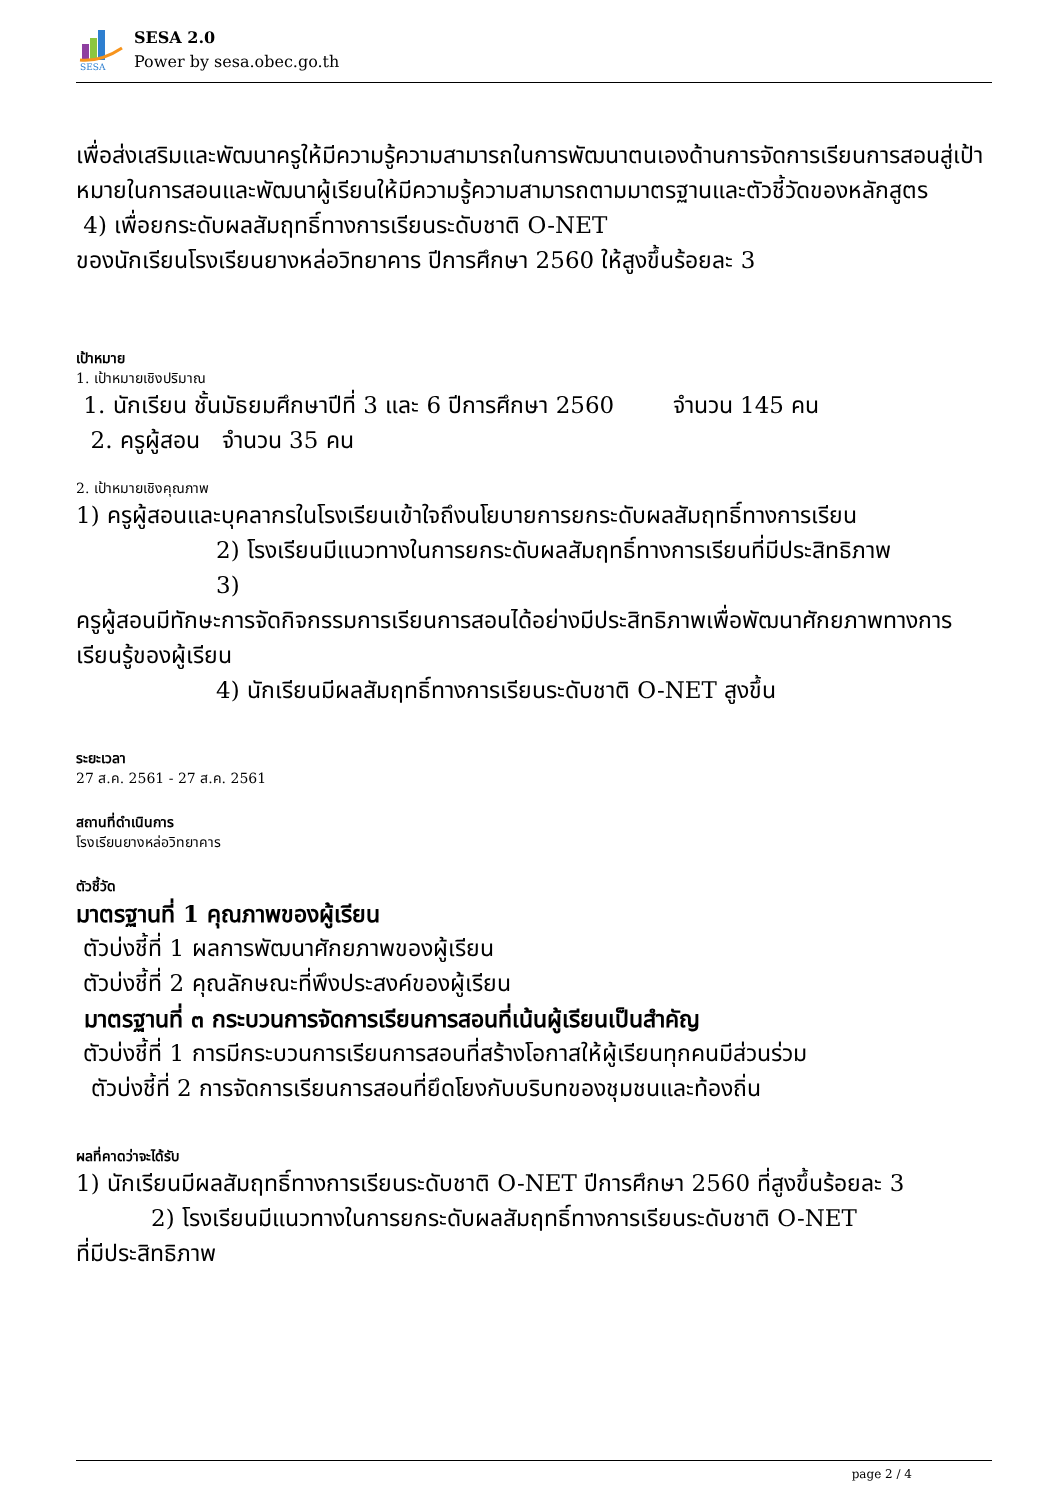SESA
SESA 2.0
Power by sesa.obec.go.th
เพื่อส่งเสริมและพัฒนาครูให้มีความรู้ความสามารถในการพัฒนาตนเองด้านการจัดการเรียนการสอนสู่เป้าหมายในการสอนและพัฒนาผู้เรียนให้มีความรู้ความสามารถตามมาตรฐานและตัวชี้วัดของหลักสูตร
4) เพื่อยกระดับผลสัมฤทธิ์ทางการเรียนระดับชาติ O-NET
ของนักเรียนโรงเรียนยางหล่อวิทยาคาร ปีการศึกษา 2560 ให้สูงขึ้นร้อยละ 3
เป้าหมาย
1. เป้าหมายเชิงปริมาณ
1. นักเรียน ชั้นมัธยมศึกษาปีที่ 3 และ 6 ปีการศึกษา 2560 จำนวน 145 คน
2. ครูผู้สอน จำนวน 35 คน
2. เป้าหมายเชิงคุณภาพ
1) ครูผู้สอนและบุคลากรในโรงเรียนเข้าใจถึงนโยบายการยกระดับผลสัมฤทธิ์ทางการเรียน
2) โรงเรียนมีแนวทางในการยกระดับผลสัมฤทธิ์ทางการเรียนที่มีประสิทธิภาพ
3)
ครูผู้สอนมีทักษะการจัดกิจกรรมการเรียนการสอนได้อย่างมีประสิทธิภาพเพื่อพัฒนาศักยภาพทางการเรียนรู้ของผู้เรียน
4) นักเรียนมีผลสัมฤทธิ์ทางการเรียนระดับชาติ O-NET สูงขึ้น
ระยะเวลา
27 ส.ค. 2561 - 27 ส.ค. 2561
สถานที่ดำเนินการ
โรงเรียนยางหล่อวิทยาคาร
ตัวชี้วัด
มาตรฐานที่ 1 คุณภาพของผู้เรียน
ตัวบ่งชี้ที่ 1 ผลการพัฒนาศักยภาพของผู้เรียน
ตัวบ่งชี้ที่ 2 คุณลักษณะที่พึงประสงค์ของผู้เรียน
มาตรฐานที่ ๓ กระบวนการจัดการเรียนการสอนที่เน้นผู้เรียนเป็นสำคัญ
ตัวบ่งชี้ที่ 1 การมีกระบวนการเรียนการสอนที่สร้างโอกาสให้ผู้เรียนทุกคนมีส่วนร่วม
ตัวบ่งชี้ที่ 2 การจัดการเรียนการสอนที่ยึดโยงกับบริบทของชุมชนและท้องถิ่น
ผลที่คาดว่าจะได้รับ
1) นักเรียนมีผลสัมฤทธิ์ทางการเรียนระดับชาติ O-NET ปีการศึกษา 2560 ที่สูงขึ้นร้อยละ 3
2) โรงเรียนมีแนวทางในการยกระดับผลสัมฤทธิ์ทางการเรียนระดับชาติ O-NET
ที่มีประสิทธิภาพ
page 2 / 4